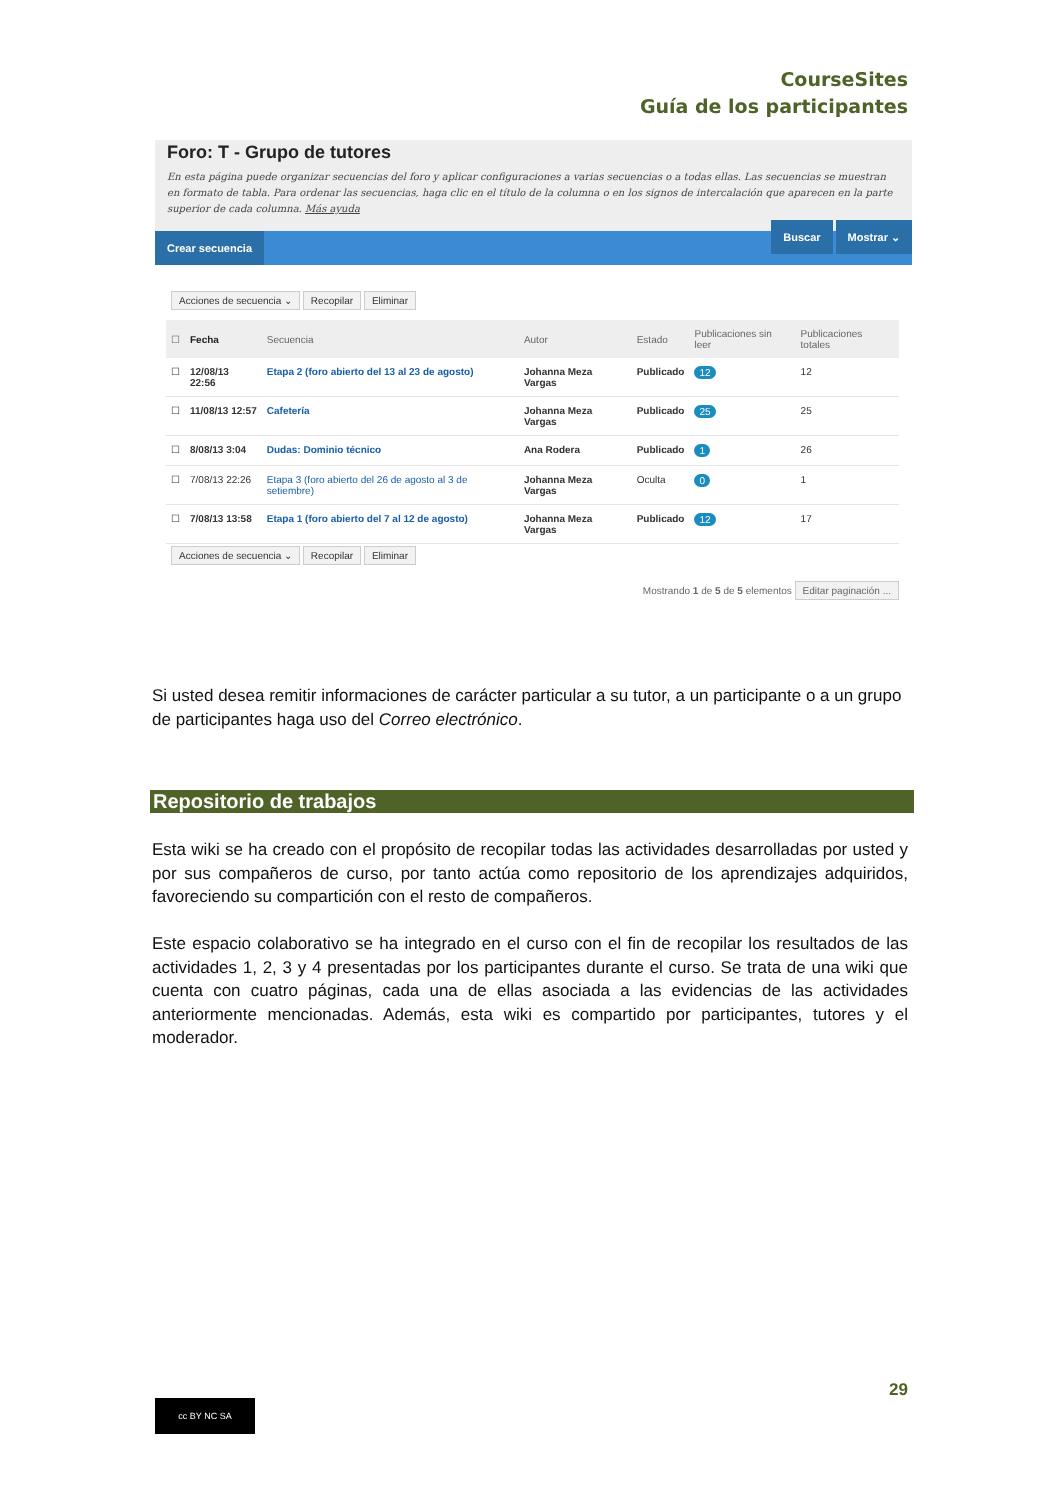CourseSites
Guía de los participantes
Foro: T - Grupo de tutores
En esta página puede organizar secuencias del foro y aplicar configuraciones a varias secuencias o a todas ellas. Las secuencias se muestran en formato de tabla. Para ordenar las secuencias, haga clic en el título de la columna o en los signos de intercalación que aparecen en la parte superior de cada columna. Más ayuda
Crear secuencia Buscar Mostrar ⌄
Acciones de secuencia ⌄ Recopilar Eliminar
| ☐ | Fecha | Secuencia | Autor | Estado | Publicaciones sin leer | Publicaciones totales |
| --- | --- | --- | --- | --- | --- | --- |
| ☐ | 12/08/13 22:56 | Etapa 2 (foro abierto del 13 al 23 de agosto) | Johanna Meza Vargas | Publicado | 12 | 12 |
| ☐ | 11/08/13 12:57 | Cafetería | Johanna Meza Vargas | Publicado | 25 | 25 |
| ☐ | 8/08/13 3:04 | Dudas: Dominio técnico | Ana Rodera | Publicado | 1 | 26 |
| ☐ | 7/08/13 22:26 | Etapa 3 (foro abierto del 26 de agosto al 3 de setiembre) | Johanna Meza Vargas | Oculta | 0 | 1 |
| ☐ | 7/08/13 13:58 | Etapa 1 (foro abierto del 7 al 12 de agosto) | Johanna Meza Vargas | Publicado | 12 | 17 |
Acciones de secuencia ⌄ Recopilar Eliminar
Mostrando 1 de 5 de 5 elementos Editar paginación ...
Si usted desea remitir informaciones de carácter particular a su tutor, a un participante o a un grupo de participantes haga uso del Correo electrónico.
Repositorio de trabajos
Esta wiki se ha creado con el propósito de recopilar todas las actividades desarrolladas por usted y por sus compañeros de curso, por tanto actúa como repositorio de los aprendizajes adquiridos, favoreciendo su compartición con el resto de compañeros.
Este espacio colaborativo se ha integrado en el curso con el fin de recopilar los resultados de las actividades 1, 2, 3 y 4 presentadas por los participantes durante el curso. Se trata de una wiki que cuenta con cuatro páginas, cada una de ellas asociada a las evidencias de las actividades anteriormente mencionadas. Además, esta wiki es compartido por participantes, tutores y el moderador.
29
cc BY NC SA